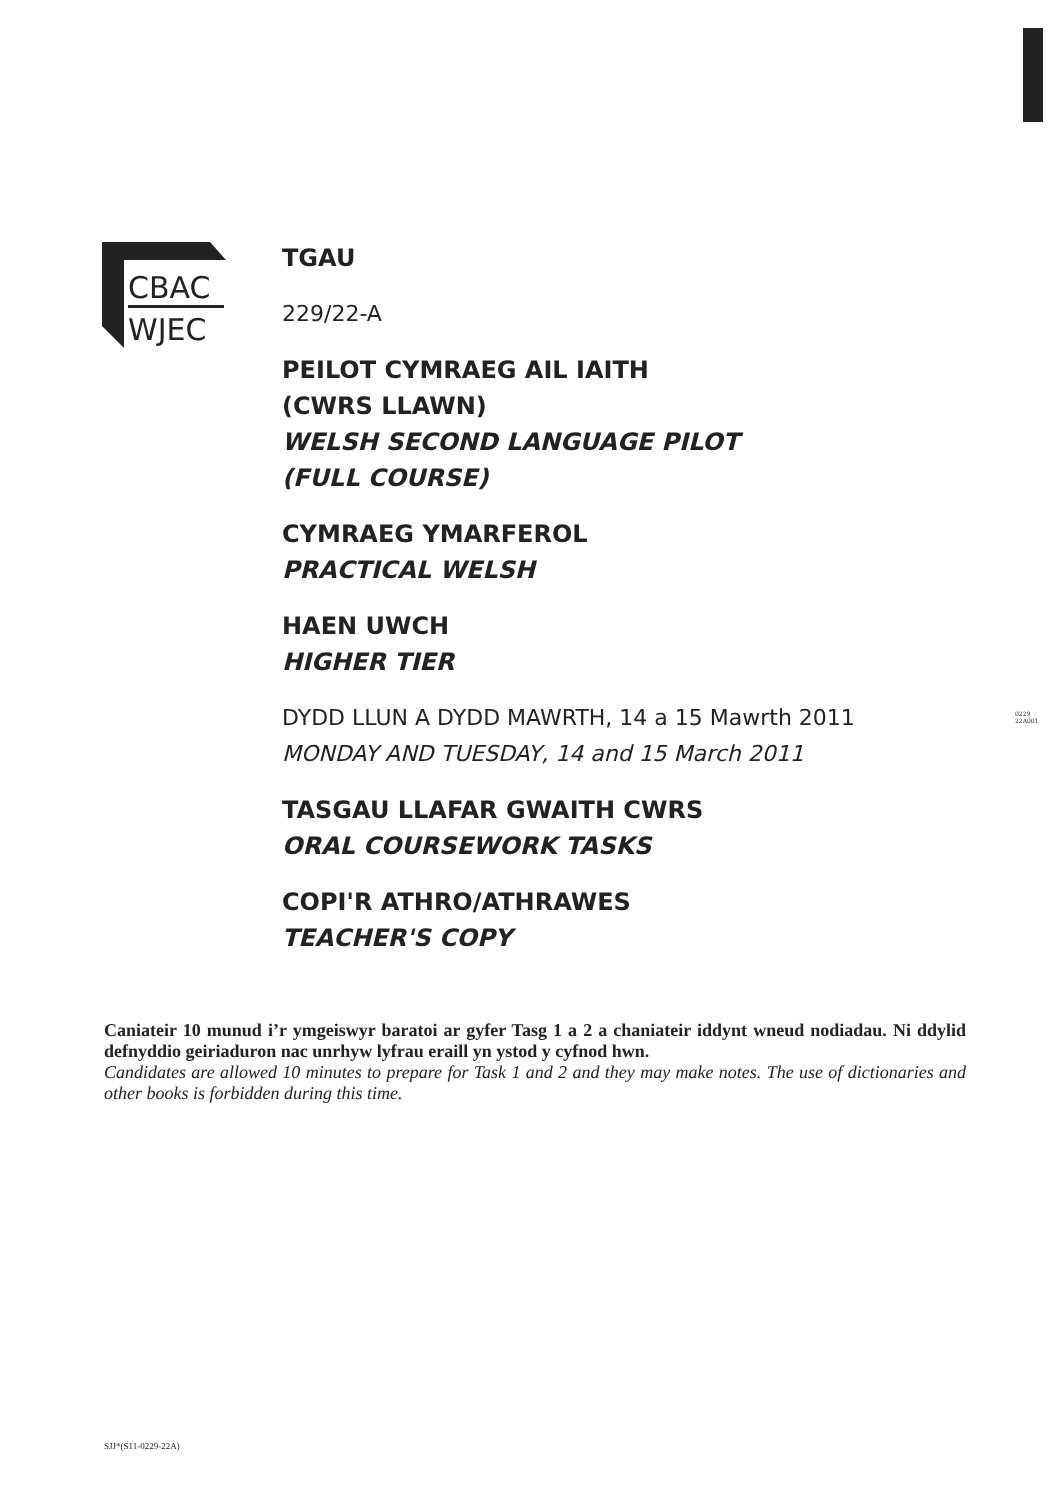CBAC
WJEC
0229
22A001
TGAU
229/22-A
PEILOT CYMRAEG AIL IAITH
(CWRS LLAWN)
WELSH SECOND LANGUAGE PILOT
(FULL COURSE)
CYMRAEG YMARFEROL
PRACTICAL WELSH
HAEN UWCH
HIGHER TIER
DYDD LLUN A DYDD MAWRTH, 14 a 15 Mawrth 2011
MONDAY AND TUESDAY, 14 and 15 March 2011
TASGAU LLAFAR GWAITH CWRS
ORAL COURSEWORK TASKS
COPI'R ATHRO/ATHRAWES
TEACHER'S COPY
Caniateir 10 munud i’r ymgeiswyr baratoi ar gyfer Tasg 1 a 2 a chaniateir iddynt wneud nodiadau. Ni ddylid defnyddio geiriaduron nac unrhyw lyfrau eraill yn ystod y cyfnod hwn.
Candidates are allowed 10 minutes to prepare for Task 1 and 2 and they may make notes. The use of dictionaries and other books is forbidden during this time.
SJJ*(S11-0229-22A)